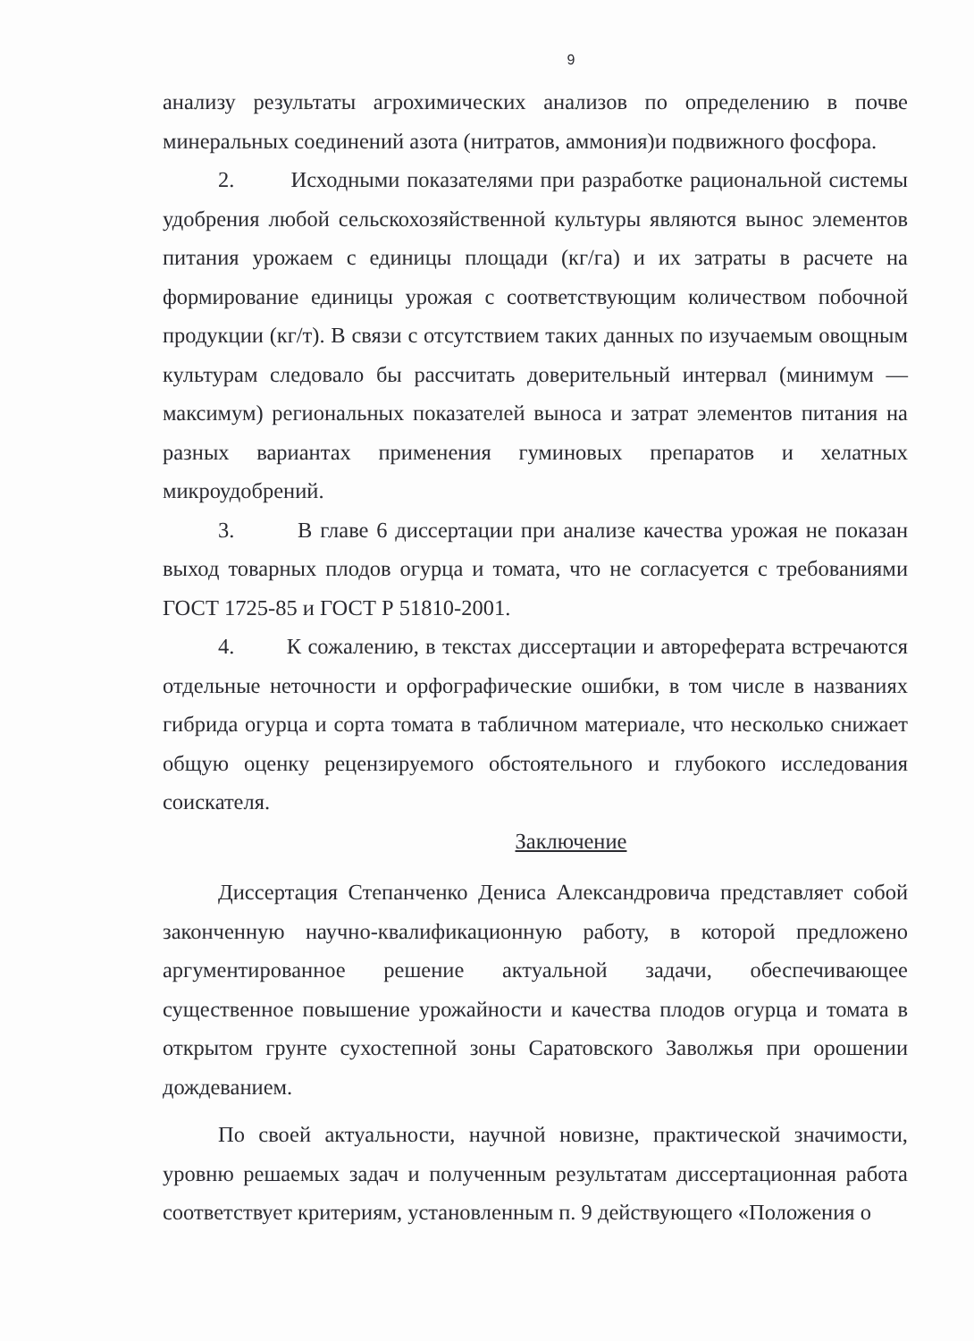9
анализу результаты агрохимических анализов по определению в почве минеральных соединений азота (нитратов, аммония)и подвижного фосфора.
2. Исходными показателями при разработке рациональной системы удобрения любой сельскохозяйственной культуры являются вынос элементов питания урожаем с единицы площади (кг/га) и их затраты в расчете на формирование единицы урожая с соответствующим количеством побочной продукции (кг/т). В связи с отсутствием таких данных по изучаемым овощным культурам следовало бы рассчитать доверительный интервал (минимум — максимум) региональных показателей выноса и затрат элементов питания на разных вариантах применения гуминовых препаратов и хелатных микроудобрений.
3. В главе 6 диссертации при анализе качества урожая не показан выход товарных плодов огурца и томата, что не согласуется с требованиями ГОСТ 1725-85 и ГОСТ Р 51810-2001.
4. К сожалению, в текстах диссертации и автореферата встречаются отдельные неточности и орфографические ошибки, в том числе в названиях гибрида огурца и сорта томата в табличном материале, что несколько снижает общую оценку рецензируемого обстоятельного и глубокого исследования соискателя.
Заключение
Диссертация Степанченко Дениса Александровича представляет собой законченную научно-квалификационную работу, в которой предложено аргументированное решение актуальной задачи, обеспечивающее существенное повышение урожайности и качества плодов огурца и томата в открытом грунте сухостепной зоны Саратовского Заволжья при орошении дождеванием.
По своей актуальности, научной новизне, практической значимости, уровню решаемых задач и полученным результатам диссертационная работа соответствует критериям, установленным п. 9 действующего «Положения о